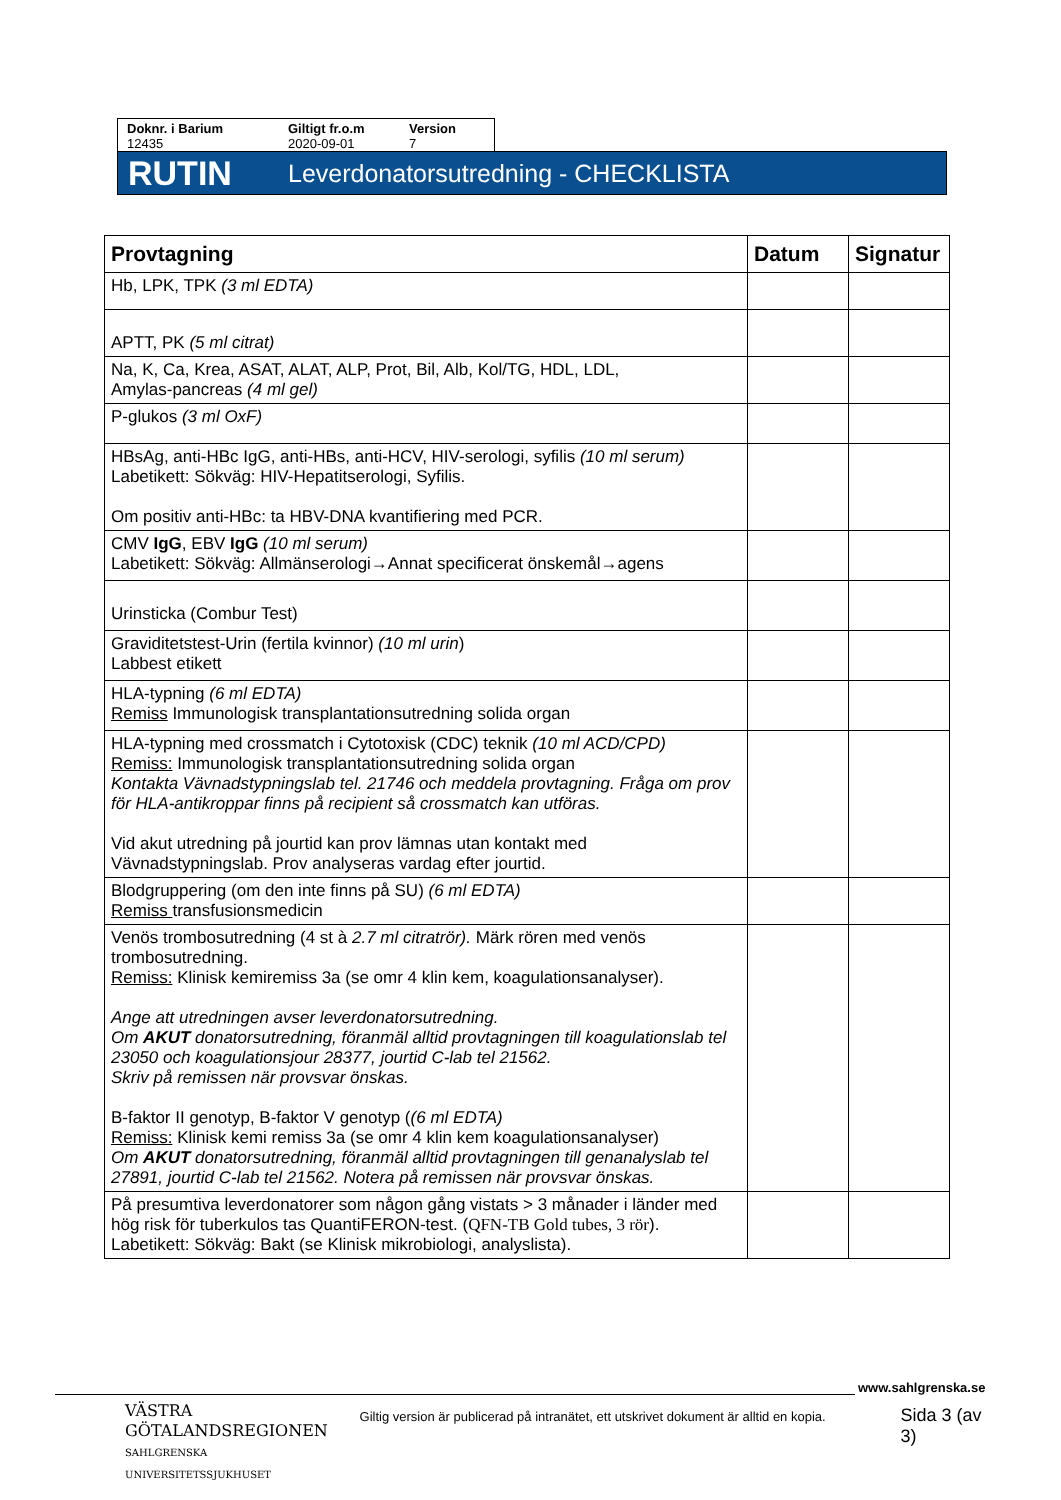Doknr. i Barium
12435
Giltigt fr.o.m
2020-09-01
Version
7
RUTIN Leverdonatorsutredning - CHECKLISTA
| Provtagning | Datum | Signatur |
| --- | --- | --- |
| Hb, LPK, TPK (3 ml EDTA) | | |
| APTT, PK (5 ml citrat) | | |
| Na, K, Ca, Krea, ASAT, ALAT, ALP, Prot, Bil, Alb, Kol/TG, HDL, LDL, Amylas-pancreas (4 ml gel) | | |
| P-glukos (3 ml OxF) | | |
| HBsAg, anti-HBc IgG, anti-HBs, anti-HCV, HIV-serologi, syfilis (10 ml serum) Labetikett: Sökväg: HIV-Hepatitserologi, Syfilis. Om positiv anti-HBc: ta HBV-DNA kvantifiering med PCR. | | |
| CMV IgG , EBV IgG (10 ml serum) Labetikett: Sökväg: Allmänserologi→Annat specificerat önskemål→agens | | |
| Urinsticka (Combur Test) | | |
| Graviditetstest-Urin (fertila kvinnor) (10 ml urin ) Labbest etikett | | |
| HLA-typning (6 ml EDTA) Remiss Immunologisk transplantationsutredning solida organ | | |
| HLA-typning med crossmatch i Cytotoxisk (CDC) teknik (10 ml ACD/CPD) Remiss: Immunologisk transplantationsutredning solida organ Kontakta Vävnadstypningslab tel. 21746 och meddela provtagning. Fråga om prov för HLA-antikroppar finns på recipient så crossmatch kan utföras. Vid akut utredning på jourtid kan prov lämnas utan kontakt med Vävnadstypningslab. Prov analyseras vardag efter jourtid. | | |
| Blodgruppering (om den inte finns på SU) (6 ml EDTA) Remiss transfusionsmedicin | | |
| Venös trombosutredning (4 st à 2.7 ml citratrör). Märk rören med venös trombosutredning. Remiss: Klinisk kemiremiss 3a (se omr 4 klin kem, koagulationsanalyser). Ange att utredningen avser leverdonatorsutredning. Om AKUT donatorsutredning, föranmäl alltid provtagningen till koagulationslab tel 23050 och koagulationsjour 28377, jourtid C-lab tel 21562. Skriv på remissen när provsvar önskas. B-faktor II genotyp, B-faktor V genotyp ( (6 ml EDTA) Remiss: Klinisk kemi remiss 3a (se omr 4 klin kem koagulationsanalyser) Om AKUT donatorsutredning, föranmäl alltid provtagningen till genanalyslab tel 27891, jourtid C-lab tel 21562. Notera på remissen när provsvar önskas. | | |
| På presumtiva leverdonatorer som någon gång vistats > 3 månader i länder med hög risk för tuberkulos tas QuantiFERON-test. ( QFN-TB Gold tubes, 3 rör ). Labetikett: Sökväg: Bakt (se Klinisk mikrobiologi, analyslista). | | |
www.sahlgrenska.se
VÄSTRA
GÖTALANDSREGIONEN
SAHLGRENSKA UNIVERSITETSSJUKHUSET
Giltig version är publicerad på intranätet, ett utskrivet dokument är alltid en kopia.
Sida 3 (av 3)